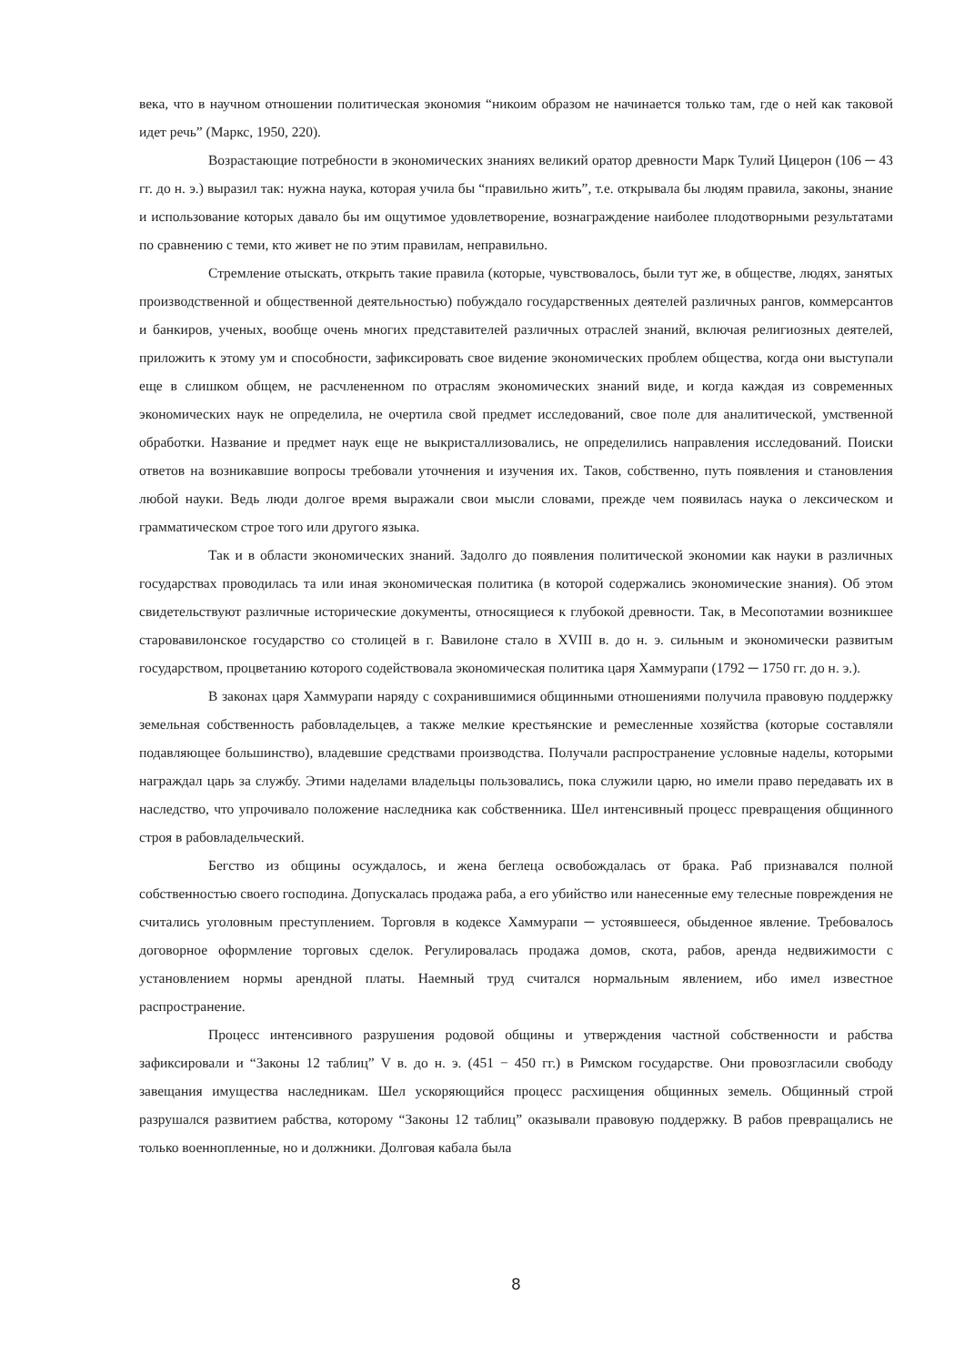века, что в научном отношении политическая экономия “никоим образом не начинается только там, где о ней как таковой идет речь” (Маркс, 1950, 220).
Возрастающие потребности в экономических знаниях великий оратор древности Марк Тулий Цицерон (106 ─ 43 гг. до н. э.) выразил так: нужна наука, которая учила бы “правильно жить”, т.е. открывала бы людям правила, законы, знание и использование которых давало бы им ощутимое удовлетворение, вознаграждение наиболее плодотворными результатами по сравнению с теми, кто живет не по этим правилам, неправильно.
Стремление отыскать, открыть такие правила (которые, чувствовалось, были тут же, в обществе, людях, занятых производственной и общественной деятельностью) побуждало государственных деятелей различных рангов, коммерсантов и банкиров, ученых, вообще очень многих представителей различных отраслей знаний, включая религиозных деятелей, приложить к этому ум и способности, зафиксировать свое видение экономических проблем общества, когда они выступали еще в слишком общем, не расчлененном по отраслям экономических знаний виде, и когда каждая из современных экономических наук не определила, не очертила свой предмет исследований, свое поле для аналитической, умственной обработки. Название и предмет наук еще не выкристаллизовались, не определились направления исследований. Поиски ответов на возникавшие вопросы требовали уточнения и изучения их. Таков, собственно, путь появления и становления любой науки. Ведь люди долгое время выражали свои мысли словами, прежде чем появилась наука о лексическом и грамматическом строе того или другого языка.
Так и в области экономических знаний. Задолго до появления политической экономии как науки в различных государствах проводилась та или иная экономическая политика (в которой содержались экономические знания). Об этом свидетельствуют различные исторические документы, относящиеся к глубокой древности. Так, в Месопотамии возникшее старовавилонское государство со столицей в г. Вавилоне стало в XVIII в. до н. э. сильным и экономически развитым государством, процветанию которого содействовала экономическая политика царя Хаммурапи (1792 ─ 1750 гг. до н. э.).
В законах царя Хаммурапи наряду с сохранившимися общинными отношениями получила правовую поддержку земельная собственность рабовладельцев, а также мелкие крестьянские и ремесленные хозяйства (которые составляли подавляющее большинство), владевшие средствами производства. Получали распространение условные наделы, которыми награждал царь за службу. Этими наделами владельцы пользовались, пока служили царю, но имели право передавать их в наследство, что упрочивало положение наследника как собственника. Шел интенсивный процесс превращения общинного строя в рабовладельческий.
Бегство из общины осуждалось, и жена беглеца освобождалась от брака. Раб признавался полной собственностью своего господина. Допускалась продажа раба, а его убийство или нанесенные ему телесные повреждения не считались уголовным преступлением. Торговля в кодексе Хаммурапи ─ устоявшееся, обыденное явление. Требовалось договорное оформление торговых сделок. Регулировалась продажа домов, скота, рабов, аренда недвижимости с установлением нормы арендной платы. Наемный труд считался нормальным явлением, ибо имел известное распространение.
Процесс интенсивного разрушения родовой общины и утверждения частной собственности и рабства зафиксировали и “Законы 12 таблиц” V в. до н. э. (451 − 450 гг.) в Римском государстве. Они провозгласили свободу завещания имущества наследникам. Шел ускоряющийся процесс расхищения общинных земель. Общинный строй разрушался развитием рабства, которому “Законы 12 таблиц” оказывали правовую поддержку. В рабов превращались не только военнопленные, но и должники. Долговая кабала была
8